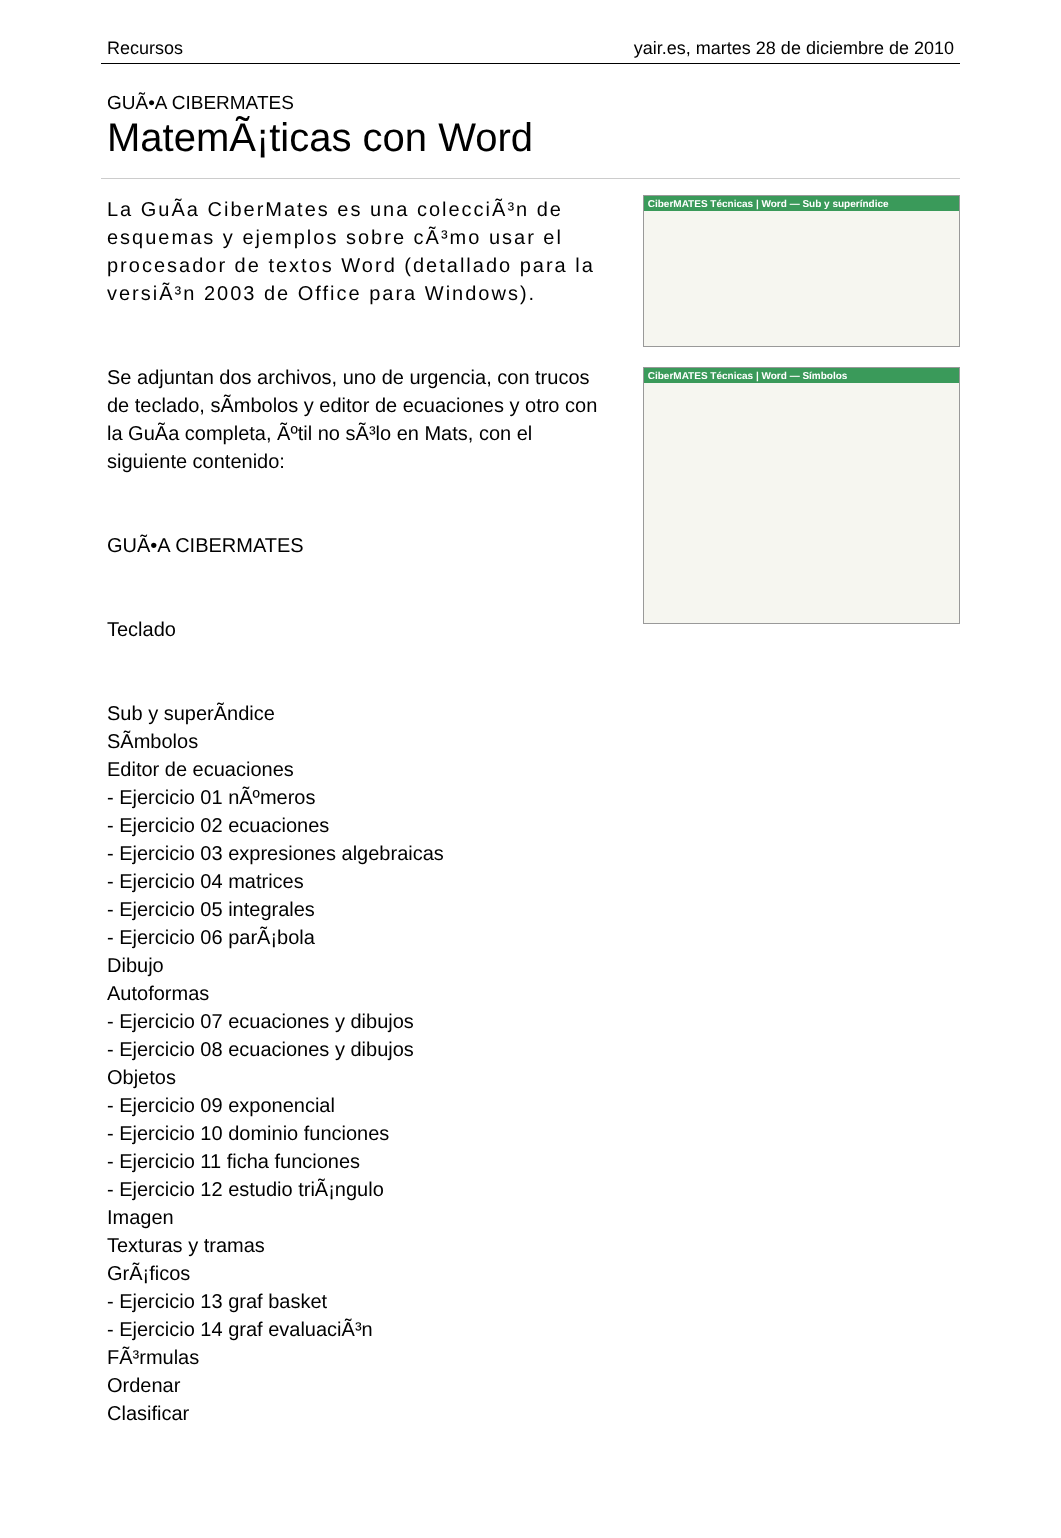Recursos yair.es, martes 28 de diciembre de 2010
GUÃ•A CIBERMATES
MatemÃ¡ticas con Word
La GuÃ­a CiberMates es una colecciÃ³n de esquemas y ejemplos sobre cÃ³mo usar el procesador de textos Word (detallado para la versiÃ³n 2003 de Office para Windows).
Se adjuntan dos archivos, uno de urgencia, con trucos de teclado, sÃ­mbolos y editor de ecuaciones y otro con la GuÃ­a completa, Ãºtil no sÃ³lo en Mats, con el siguiente contenido:
GUÃ•A CIBERMATES
Teclado
Sub y superÃ­ndice
SÃ­mbolos
Editor de ecuaciones
- Ejercicio 01 nÃºmeros
- Ejercicio 02 ecuaciones
- Ejercicio 03 expresiones algebraicas
- Ejercicio 04 matrices
- Ejercicio 05 integrales
- Ejercicio 06 parÃ¡bola
Dibujo
Autoformas
- Ejercicio 07 ecuaciones y dibujos
- Ejercicio 08 ecuaciones y dibujos
Objetos
- Ejercicio 09 exponencial
- Ejercicio 10 dominio funciones
- Ejercicio 11 ficha funciones
- Ejercicio 12 estudio triÃ¡ngulo
Imagen
Texturas y tramas
GrÃ¡ficos
- Ejercicio 13 graf basket
- Ejercicio 14 graf evaluaciÃ³n
FÃ³rmulas
Ordenar
Clasificar
CiberMATES Técnicas | Word — Sub y superíndice
CiberMATES Técnicas | Word — Símbolos